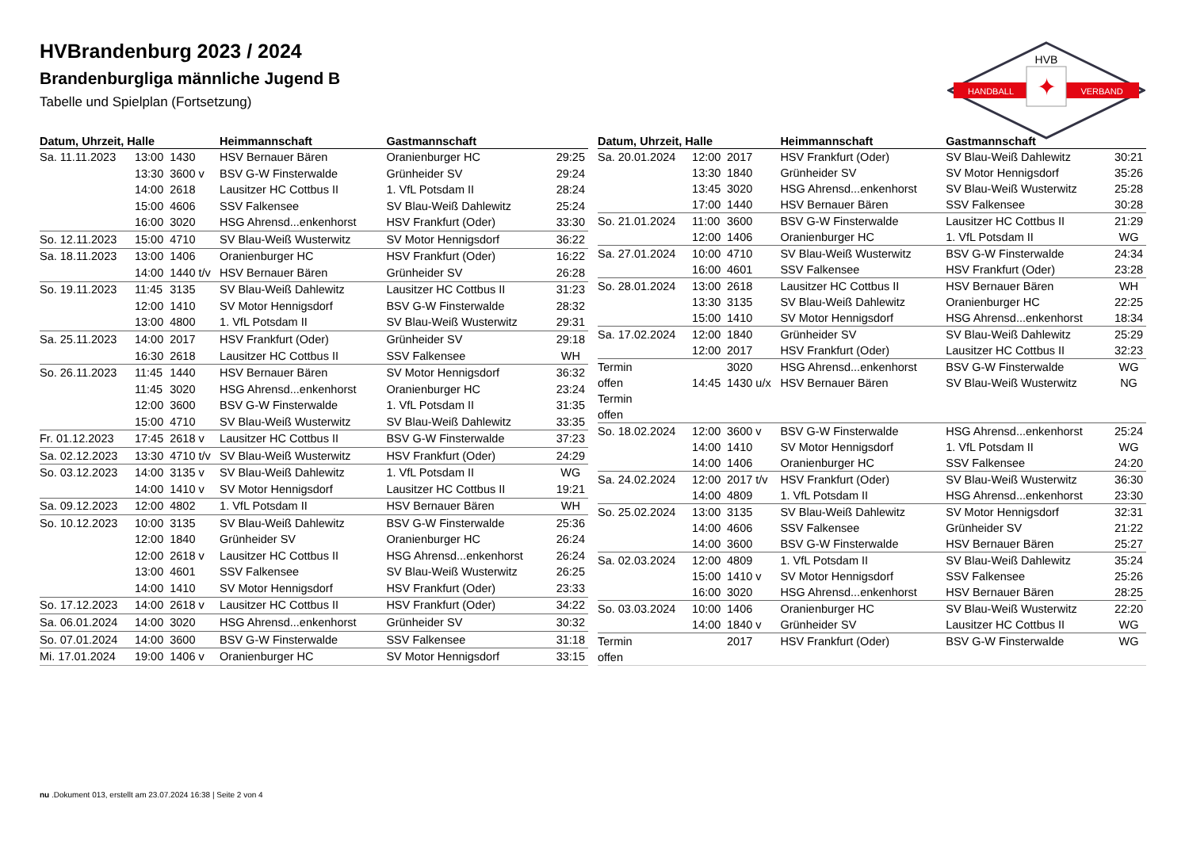HVB
HANDBALL
VERBAND
✦
HVBrandenburg 2023 / 2024
Brandenburgliga männliche Jugend B
Tabelle und Spielplan (Fortsetzung)
| Datum, Uhrzeit, Halle | | | Heimmannschaft | Gastmannschaft | |
| --- | --- | --- | --- | --- | --- |
| Sa. 11.11.2023 | 13:00 | 1430 | HSV Bernauer Bären | Oranienburger HC | 29:25 |
| | 13:30 | 3600 v | BSV G-W Finsterwalde | Grünheider SV | 29:24 |
| | 14:00 | 2618 | Lausitzer HC Cottbus II | 1. VfL Potsdam II | 28:24 |
| | 15:00 | 4606 | SSV Falkensee | SV Blau-Weiß Dahlewitz | 25:24 |
| | 16:00 | 3020 | HSG Ahrensd...enkenhorst | HSV Frankfurt (Oder) | 33:30 |
| So. 12.11.2023 | 15:00 | 4710 | SV Blau-Weiß Wusterwitz | SV Motor Hennigsdorf | 36:22 |
| Sa. 18.11.2023 | 13:00 | 1406 | Oranienburger HC | HSV Frankfurt (Oder) | 16:22 |
| | 14:00 | 1440 t/v | HSV Bernauer Bären | Grünheider SV | 26:28 |
| So. 19.11.2023 | 11:45 | 3135 | SV Blau-Weiß Dahlewitz | Lausitzer HC Cottbus II | 31:23 |
| | 12:00 | 1410 | SV Motor Hennigsdorf | BSV G-W Finsterwalde | 28:32 |
| | 13:00 | 4800 | 1. VfL Potsdam II | SV Blau-Weiß Wusterwitz | 29:31 |
| Sa. 25.11.2023 | 14:00 | 2017 | HSV Frankfurt (Oder) | Grünheider SV | 29:18 |
| | 16:30 | 2618 | Lausitzer HC Cottbus II | SSV Falkensee | WH |
| So. 26.11.2023 | 11:45 | 1440 | HSV Bernauer Bären | SV Motor Hennigsdorf | 36:32 |
| | 11:45 | 3020 | HSG Ahrensd...enkenhorst | Oranienburger HC | 23:24 |
| | 12:00 | 3600 | BSV G-W Finsterwalde | 1. VfL Potsdam II | 31:35 |
| | 15:00 | 4710 | SV Blau-Weiß Wusterwitz | SV Blau-Weiß Dahlewitz | 33:35 |
| Fr. 01.12.2023 | 17:45 | 2618 v | Lausitzer HC Cottbus II | BSV G-W Finsterwalde | 37:23 |
| Sa. 02.12.2023 | 13:30 | 4710 t/v | SV Blau-Weiß Wusterwitz | HSV Frankfurt (Oder) | 24:29 |
| So. 03.12.2023 | 14:00 | 3135 v | SV Blau-Weiß Dahlewitz | 1. VfL Potsdam II | WG |
| | 14:00 | 1410 v | SV Motor Hennigsdorf | Lausitzer HC Cottbus II | 19:21 |
| Sa. 09.12.2023 | 12:00 | 4802 | 1. VfL Potsdam II | HSV Bernauer Bären | WH |
| So. 10.12.2023 | 10:00 | 3135 | SV Blau-Weiß Dahlewitz | BSV G-W Finsterwalde | 25:36 |
| | 12:00 | 1840 | Grünheider SV | Oranienburger HC | 26:24 |
| | 12:00 | 2618 v | Lausitzer HC Cottbus II | HSG Ahrensd...enkenhorst | 26:24 |
| | 13:00 | 4601 | SSV Falkensee | SV Blau-Weiß Wusterwitz | 26:25 |
| | 14:00 | 1410 | SV Motor Hennigsdorf | HSV Frankfurt (Oder) | 23:33 |
| So. 17.12.2023 | 14:00 | 2618 v | Lausitzer HC Cottbus II | HSV Frankfurt (Oder) | 34:22 |
| Sa. 06.01.2024 | 14:00 | 3020 | HSG Ahrensd...enkenhorst | Grünheider SV | 30:32 |
| So. 07.01.2024 | 14:00 | 3600 | BSV G-W Finsterwalde | SSV Falkensee | 31:18 |
| Mi. 17.01.2024 | 19:00 | 1406 v | Oranienburger HC | SV Motor Hennigsdorf | 33:15 |
| Datum, Uhrzeit, Halle | | | Heimmannschaft | Gastmannschaft | |
| --- | --- | --- | --- | --- | --- |
| Sa. 20.01.2024 | 12:00 | 2017 | HSV Frankfurt (Oder) | SV Blau-Weiß Dahlewitz | 30:21 |
| | 13:30 | 1840 | Grünheider SV | SV Motor Hennigsdorf | 35:26 |
| | 13:45 | 3020 | HSG Ahrensd...enkenhorst | SV Blau-Weiß Wusterwitz | 25:28 |
| | 17:00 | 1440 | HSV Bernauer Bären | SSV Falkensee | 30:28 |
| So. 21.01.2024 | 11:00 | 3600 | BSV G-W Finsterwalde | Lausitzer HC Cottbus II | 21:29 |
| | 12:00 | 1406 | Oranienburger HC | 1. VfL Potsdam II | WG |
| Sa. 27.01.2024 | 10:00 | 4710 | SV Blau-Weiß Wusterwitz | BSV G-W Finsterwalde | 24:34 |
| | 16:00 | 4601 | SSV Falkensee | HSV Frankfurt (Oder) | 23:28 |
| So. 28.01.2024 | 13:00 | 2618 | Lausitzer HC Cottbus II | HSV Bernauer Bären | WH |
| | 13:30 | 3135 | SV Blau-Weiß Dahlewitz | Oranienburger HC | 22:25 |
| | 15:00 | 1410 | SV Motor Hennigsdorf | HSG Ahrensd...enkenhorst | 18:34 |
| Sa. 17.02.2024 | 12:00 | 1840 | Grünheider SV | SV Blau-Weiß Dahlewitz | 25:29 |
| | 12:00 | 2017 | HSV Frankfurt (Oder) | Lausitzer HC Cottbus II | 32:23 |
| Termin | | 3020 | HSG Ahrensd...enkenhorst | BSV G-W Finsterwalde | WG |
| offen | 14:45 | 1430 u/x | HSV Bernauer Bären | SV Blau-Weiß Wusterwitz | NG |
| Termin | | | | | |
| offen | | | | | |
| So. 18.02.2024 | 12:00 | 3600 v | BSV G-W Finsterwalde | HSG Ahrensd...enkenhorst | 25:24 |
| | 14:00 | 1410 | SV Motor Hennigsdorf | 1. VfL Potsdam II | WG |
| | 14:00 | 1406 | Oranienburger HC | SSV Falkensee | 24:20 |
| Sa. 24.02.2024 | 12:00 | 2017 t/v | HSV Frankfurt (Oder) | SV Blau-Weiß Wusterwitz | 36:30 |
| | 14:00 | 4809 | 1. VfL Potsdam II | HSG Ahrensd...enkenhorst | 23:30 |
| So. 25.02.2024 | 13:00 | 3135 | SV Blau-Weiß Dahlewitz | SV Motor Hennigsdorf | 32:31 |
| | 14:00 | 4606 | SSV Falkensee | Grünheider SV | 21:22 |
| | 14:00 | 3600 | BSV G-W Finsterwalde | HSV Bernauer Bären | 25:27 |
| Sa. 02.03.2024 | 12:00 | 4809 | 1. VfL Potsdam II | SV Blau-Weiß Dahlewitz | 35:24 |
| | 15:00 | 1410 v | SV Motor Hennigsdorf | SSV Falkensee | 25:26 |
| | 16:00 | 3020 | HSG Ahrensd...enkenhorst | HSV Bernauer Bären | 28:25 |
| So. 03.03.2024 | 10:00 | 1406 | Oranienburger HC | SV Blau-Weiß Wusterwitz | 22:20 |
| | 14:00 | 1840 v | Grünheider SV | Lausitzer HC Cottbus II | WG |
| Termin | | 2017 | HSV Frankfurt (Oder) | BSV G-W Finsterwalde | WG |
| offen | | | | | |
nu .Dokument 013, erstellt am 23.07.2024 16:38 | Seite 2 von 4